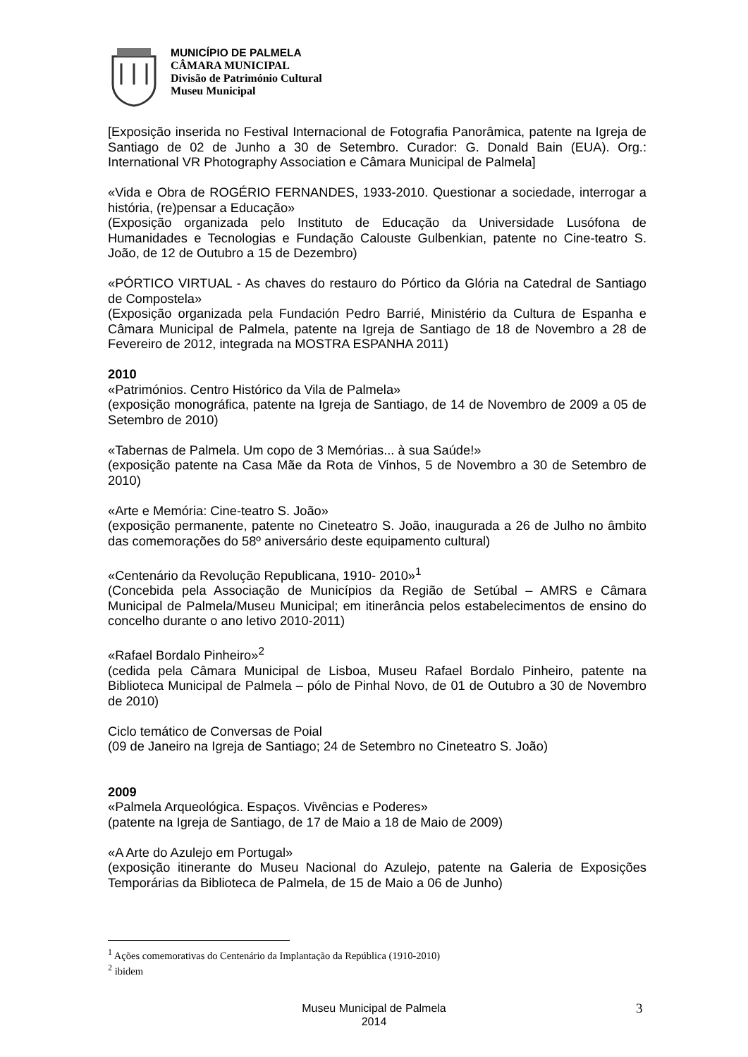MUNICÍPIO DE PALMELA
CÂMARA MUNICIPAL
Divisão de Património Cultural
Museu Municipal
[Exposição inserida no Festival Internacional de Fotografia Panorâmica, patente na Igreja de Santiago de 02 de Junho a 30 de Setembro. Curador: G. Donald Bain (EUA). Org.: International VR Photography Association e Câmara Municipal de Palmela]
«Vida e Obra de ROGÉRIO FERNANDES, 1933-2010. Questionar a sociedade, interrogar a história, (re)pensar a Educação»
(Exposição organizada pelo Instituto de Educação da Universidade Lusófona de Humanidades e Tecnologias e Fundação Calouste Gulbenkian, patente no Cine-teatro S. João, de 12 de Outubro a 15 de Dezembro)
«PÓRTICO VIRTUAL - As chaves do restauro do Pórtico da Glória na Catedral de Santiago de Compostela»
(Exposição organizada pela Fundación Pedro Barrié, Ministério da Cultura de Espanha e Câmara Municipal de Palmela, patente na Igreja de Santiago de 18 de Novembro a 28 de Fevereiro de 2012, integrada na MOSTRA ESPANHA 2011)
2010
«Patrimónios. Centro Histórico da Vila de Palmela»
(exposição monográfica, patente na Igreja de Santiago, de 14 de Novembro de 2009 a 05 de Setembro de 2010)
«Tabernas de Palmela. Um copo de 3 Memórias... à sua Saúde!»
(exposição patente na Casa Mãe da Rota de Vinhos, 5 de Novembro a 30 de Setembro de 2010)
«Arte e Memória: Cine-teatro S. João»
(exposição permanente, patente no Cineteatro S. João, inaugurada a 26 de Julho no âmbito das comemorações do 58º aniversário deste equipamento cultural)
«Centenário da Revolução Republicana, 1910- 2010»<sup>1</sup>
(Concebida pela Associação de Municípios da Região de Setúbal – AMRS e Câmara Municipal de Palmela/Museu Municipal; em itinerância pelos estabelecimentos de ensino do concelho durante o ano letivo 2010-2011)
«Rafael Bordalo Pinheiro»<sup>2</sup>
(cedida pela Câmara Municipal de Lisboa, Museu Rafael Bordalo Pinheiro, patente na Biblioteca Municipal de Palmela – pólo de Pinhal Novo, de 01 de Outubro a 30 de Novembro de 2010)
Ciclo temático de Conversas de Poial
(09 de Janeiro na Igreja de Santiago; 24 de Setembro no Cineteatro S. João)
2009
«Palmela Arqueológica. Espaços. Vivências e Poderes»
(patente na Igreja de Santiago, de 17 de Maio a 18 de Maio de 2009)
«A Arte do Azulejo em Portugal»
(exposição itinerante do Museu Nacional do Azulejo, patente na Galeria de Exposições Temporárias da Biblioteca de Palmela, de 15 de Maio a 06 de Junho)
<sup>1</sup> Ações comemorativas do Centenário da Implantação da República (1910-2010)
<sup>2</sup> ibidem
Museu Municipal de Palmela
2014
3